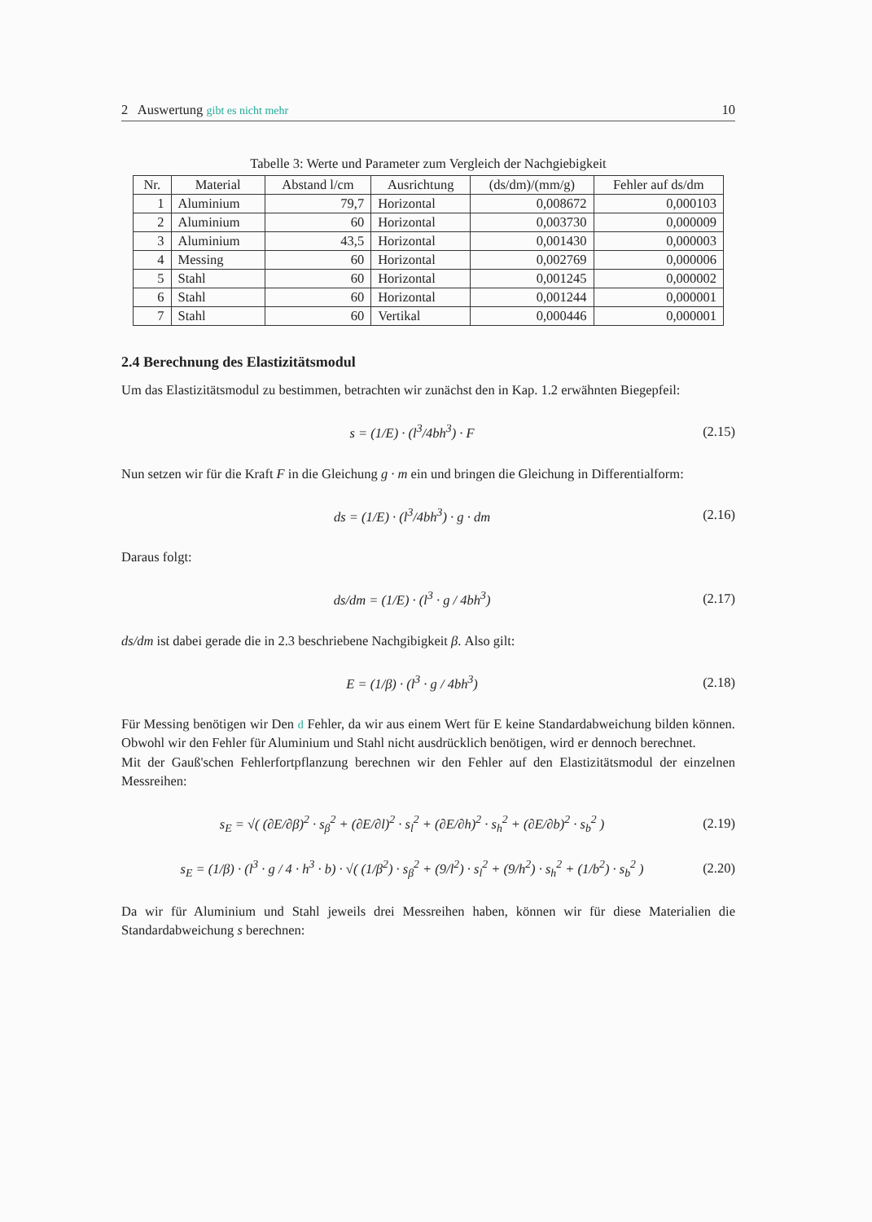2 Auswertung gibt es nicht mehr 10
Tabelle 3: Werte und Parameter zum Vergleich der Nachgiebigkeit
| Nr. | Material | Abstand l/cm | Ausrichtung | (ds/dm)/(mm/g) | Fehler auf ds/dm |
| --- | --- | --- | --- | --- | --- |
| 1 | Aluminium | 79,7 | Horizontal | 0,008672 | 0,000103 |
| 2 | Aluminium | 60 | Horizontal | 0,003730 | 0,000009 |
| 3 | Aluminium | 43,5 | Horizontal | 0,001430 | 0,000003 |
| 4 | Messing | 60 | Horizontal | 0,002769 | 0,000006 |
| 5 | Stahl | 60 | Horizontal | 0,001245 | 0,000002 |
| 6 | Stahl | 60 | Horizontal | 0,001244 | 0,000001 |
| 7 | Stahl | 60 | Vertikal | 0,000446 | 0,000001 |
2.4 Berechnung des Elastizitätsmodul
Um das Elastizitätsmodul zu bestimmen, betrachten wir zunächst den in Kap. 1.2 erwähnten Biegepfeil:
s = (1/E) · (l<sup>3</sup>/4bh<sup>3</sup>) · F (2.15)
Nun setzen wir für die Kraft F in die Gleichung g · m ein und bringen die Gleichung in Differentialform:
ds = (1/E) · (l<sup>3</sup>/4bh<sup>3</sup>) · g · dm (2.16)
Daraus folgt:
ds/dm = (1/E) · (l<sup>3</sup> · g / 4bh<sup>3</sup>) (2.17)
ds/dm ist dabei gerade die in 2.3 beschriebene Nachgibigkeit β. Also gilt:
E = (1/β) · (l<sup>3</sup> · g / 4bh<sup>3</sup>) (2.18)
Für Messing benötigen wir Den d Fehler, da wir aus einem Wert für E keine Standardabweichung bilden können. Obwohl wir den Fehler für Aluminium und Stahl nicht ausdrücklich benötigen, wird er dennoch berechnet.
Mit der Gauß'schen Fehlerfortpflanzung berechnen wir den Fehler auf den Elastizitätsmodul der einzelnen Messreihen:
s<sub>E</sub> = √( (∂E/∂β)<sup>2</sup> · s<sub>β</sub><sup>2</sup> + (∂E/∂l)<sup>2</sup> · s<sub>l</sub><sup>2</sup> + (∂E/∂h)<sup>2</sup> · s<sub>h</sub><sup>2</sup> + (∂E/∂b)<sup>2</sup> · s<sub>b</sub><sup>2</sup> ) (2.19)
s<sub>E</sub> = (1/β) · (l<sup>3</sup> · g / 4 · h<sup>3</sup> · b) · √( (1/β<sup>2</sup>) · s<sub>β</sub><sup>2</sup> + (9/l<sup>2</sup>) · s<sub>l</sub><sup>2</sup> + (9/h<sup>2</sup>) · s<sub>h</sub><sup>2</sup> + (1/b<sup>2</sup>) · s<sub>b</sub><sup>2</sup> ) (2.20)
Da wir für Aluminium und Stahl jeweils drei Messreihen haben, können wir für diese Materialien die Standardabweichung s berechnen: